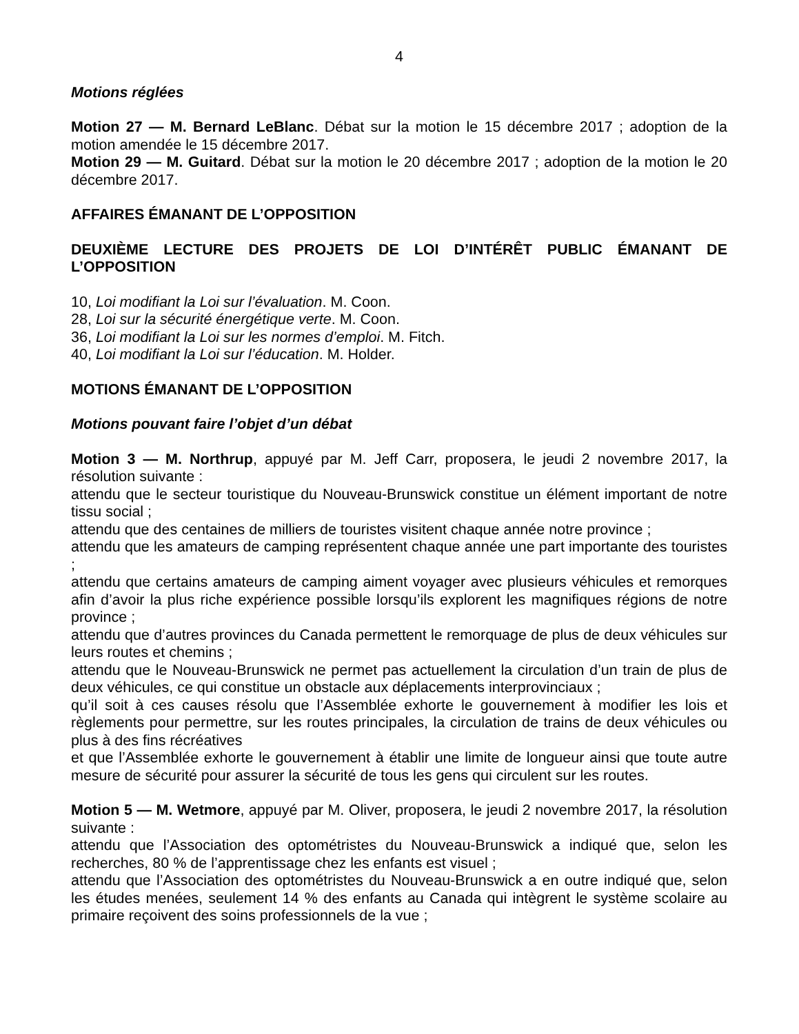4
Motions réglées
Motion 27 — M. Bernard LeBlanc. Débat sur la motion le 15 décembre 2017 ; adoption de la motion amendée le 15 décembre 2017.
Motion 29 — M. Guitard. Débat sur la motion le 20 décembre 2017 ; adoption de la motion le 20 décembre 2017.
AFFAIRES ÉMANANT DE L’OPPOSITION
DEUXIÈME LECTURE DES PROJETS DE LOI D’INTÉRÊT PUBLIC ÉMANANT DE L’OPPOSITION
10, Loi modifiant la Loi sur l’évaluation. M. Coon.
28, Loi sur la sécurité énergétique verte. M. Coon.
36, Loi modifiant la Loi sur les normes d’emploi. M. Fitch.
40, Loi modifiant la Loi sur l’éducation. M. Holder.
MOTIONS ÉMANANT DE L’OPPOSITION
Motions pouvant faire l’objet d’un débat
Motion 3 — M. Northrup, appuyé par M. Jeff Carr, proposera, le jeudi 2 novembre 2017, la résolution suivante :
attendu que le secteur touristique du Nouveau-Brunswick constitue un élément important de notre tissu social ;
attendu que des centaines de milliers de touristes visitent chaque année notre province ;
attendu que les amateurs de camping représentent chaque année une part importante des touristes ;
attendu que certains amateurs de camping aiment voyager avec plusieurs véhicules et remorques afin d’avoir la plus riche expérience possible lorsqu’ils explorent les magnifiques régions de notre province ;
attendu que d’autres provinces du Canada permettent le remorquage de plus de deux véhicules sur leurs routes et chemins ;
attendu que le Nouveau-Brunswick ne permet pas actuellement la circulation d’un train de plus de deux véhicules, ce qui constitue un obstacle aux déplacements interprovinciaux ;
qu’il soit à ces causes résolu que l’Assemblée exhorte le gouvernement à modifier les lois et règlements pour permettre, sur les routes principales, la circulation de trains de deux véhicules ou plus à des fins récréatives
et que l’Assemblée exhorte le gouvernement à établir une limite de longueur ainsi que toute autre mesure de sécurité pour assurer la sécurité de tous les gens qui circulent sur les routes.
Motion 5 — M. Wetmore, appuyé par M. Oliver, proposera, le jeudi 2 novembre 2017, la résolution suivante :
attendu que l’Association des optométristes du Nouveau-Brunswick a indiqué que, selon les recherches, 80 % de l’apprentissage chez les enfants est visuel ;
attendu que l’Association des optométristes du Nouveau-Brunswick a en outre indiqué que, selon les études menées, seulement 14 % des enfants au Canada qui intègrent le système scolaire au primaire reçoivent des soins professionnels de la vue ;